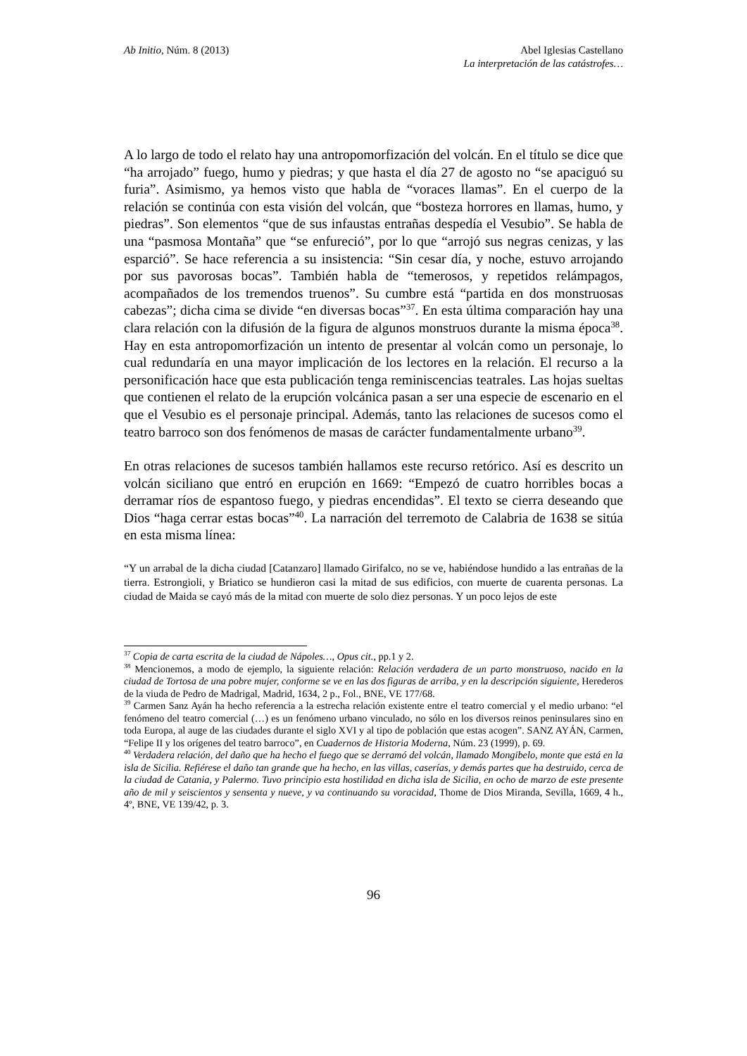Ab Initio, Núm. 8 (2013) Abel Iglesias Castellano
La interpretación de las catástrofes…
A lo largo de todo el relato hay una antropomorfización del volcán. En el título se dice que “ha arrojado” fuego, humo y piedras; y que hasta el día 27 de agosto no “se apaciguó su furia”. Asimismo, ya hemos visto que habla de “voraces llamas”. En el cuerpo de la relación se continúa con esta visión del volcán, que “bosteza horrores en llamas, humo, y piedras”. Son elementos “que de sus infaustas entrañas despedía el Vesubio”. Se habla de una “pasmosa Montaña” que “se enfureció”, por lo que “arrojó sus negras cenizas, y las esparció”. Se hace referencia a su insistencia: “Sin cesar día, y noche, estuvo arrojando por sus pavorosas bocas”. También habla de “temerosos, y repetidos relámpagos, acompañados de los tremendos truenos”. Su cumbre está “partida en dos monstruosas cabezas”; dicha cima se divide “en diversas bocas”<sup>37</sup>. En esta última comparación hay una clara relación con la difusión de la figura de algunos monstruos durante la misma época<sup>38</sup>. Hay en esta antropomorfización un intento de presentar al volcán como un personaje, lo cual redundaría en una mayor implicación de los lectores en la relación. El recurso a la personificación hace que esta publicación tenga reminiscencias teatrales. Las hojas sueltas que contienen el relato de la erupción volcánica pasan a ser una especie de escenario en el que el Vesubio es el personaje principal. Además, tanto las relaciones de sucesos como el teatro barroco son dos fenómenos de masas de carácter fundamentalmente urbano<sup>39</sup>.
En otras relaciones de sucesos también hallamos este recurso retórico. Así es descrito un volcán siciliano que entró en erupción en 1669: “Empezó de cuatro horribles bocas a derramar ríos de espantoso fuego, y piedras encendidas”. El texto se cierra deseando que Dios “haga cerrar estas bocas”<sup>40</sup>. La narración del terremoto de Calabria de 1638 se sitúa en esta misma línea:
“Y un arrabal de la dicha ciudad [Catanzaro] llamado Girifalco, no se ve, habiéndose hundido a las entrañas de la tierra. Estrongioli, y Briatico se hundieron casi la mitad de sus edificios, con muerte de cuarenta personas. La ciudad de Maida se cayó más de la mitad con muerte de solo diez personas. Y un poco lejos de este
<sup>37</sup> Copia de carta escrita de la ciudad de Nápoles…, Opus cit., pp.1 y 2.
<sup>38</sup> Mencionemos, a modo de ejemplo, la siguiente relación: Relación verdadera de un parto monstruoso, nacido en la ciudad de Tortosa de una pobre mujer, conforme se ve en las dos figuras de arriba, y en la descripción siguiente, Herederos de la viuda de Pedro de Madrigal, Madrid, 1634, 2 p., Fol., BNE, VE 177/68.
<sup>39</sup> Carmen Sanz Ayán ha hecho referencia a la estrecha relación existente entre el teatro comercial y el medio urbano: “el fenómeno del teatro comercial (…) es un fenómeno urbano vinculado, no sólo en los diversos reinos peninsulares sino en toda Europa, al auge de las ciudades durante el siglo XVI y al tipo de población que estas acogen”. SANZ AYÁN, Carmen, “Felipe II y los orígenes del teatro barroco”, en Cuadernos de Historia Moderna, Núm. 23 (1999), p. 69.
<sup>40</sup> Verdadera relación, del daño que ha hecho el fuego que se derramó del volcán, llamado Mongibelo, monte que está en la isla de Sicilia. Refiérese el daño tan grande que ha hecho, en las villas, caserías, y demás partes que ha destruido, cerca de la ciudad de Catania, y Palermo. Tuvo principio esta hostilidad en dicha isla de Sicilia, en ocho de marzo de este presente año de mil y seiscientos y sensenta y nueve, y va continuando su voracidad, Thome de Dios Miranda, Sevilla, 1669, 4 h., 4º, BNE, VE 139/42, p. 3.
96